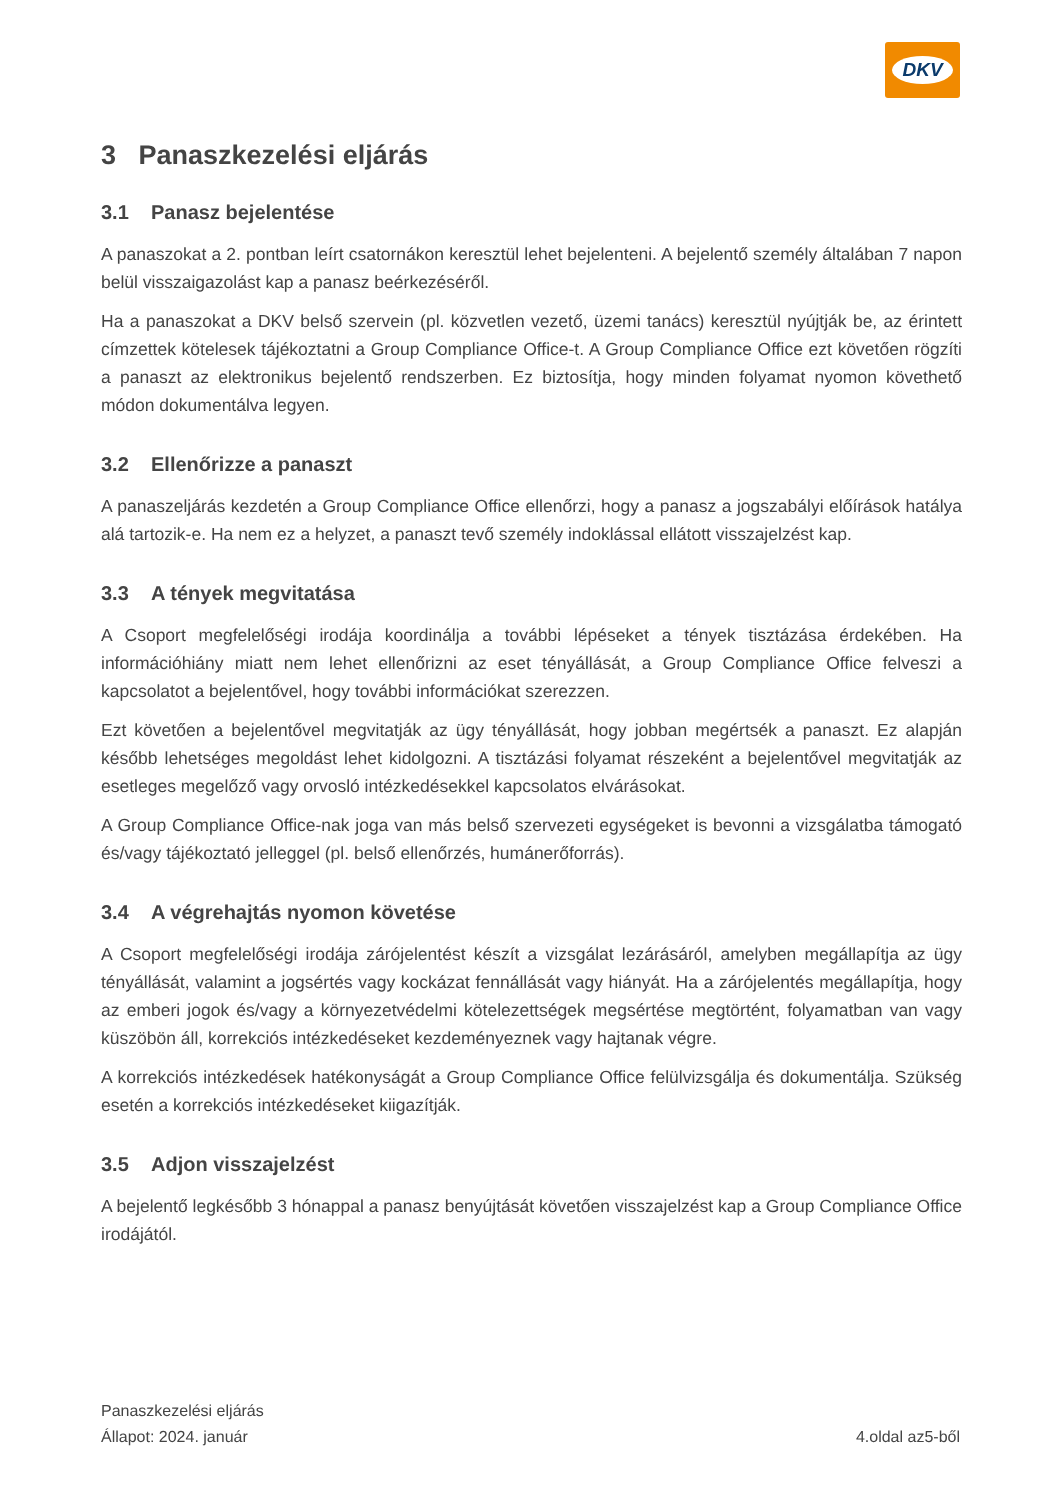DKV
3 Panaszkezelési eljárás
3.1 Panasz bejelentése
A panaszokat a 2. pontban leírt csatornákon keresztül lehet bejelenteni. A bejelentő személy általában 7 napon belül visszaigazolást kap a panasz beérkezéséről.
Ha a panaszokat a DKV belső szervein (pl. közvetlen vezető, üzemi tanács) keresztül nyújtják be, az érintett címzettek kötelesek tájékoztatni a Group Compliance Office-t. A Group Compliance Office ezt követően rögzíti a panaszt az elektronikus bejelentő rendszerben. Ez biztosítja, hogy minden folyamat nyomon követhető módon dokumentálva legyen.
3.2 Ellenőrizze a panaszt
A panaszeljárás kezdetén a Group Compliance Office ellenőrzi, hogy a panasz a jogszabályi előírások hatálya alá tartozik-e. Ha nem ez a helyzet, a panaszt tevő személy indoklással ellátott visszajelzést kap.
3.3 A tények megvitatása
A Csoport megfelelőségi irodája koordinálja a további lépéseket a tények tisztázása érdekében. Ha információhiány miatt nem lehet ellenőrizni az eset tényállását, a Group Compliance Office felveszi a kapcsolatot a bejelentővel, hogy további információkat szerezzen.
Ezt követően a bejelentővel megvitatják az ügy tényállását, hogy jobban megértsék a panaszt. Ez alapján később lehetséges megoldást lehet kidolgozni. A tisztázási folyamat részeként a bejelentővel megvitatják az esetleges megelőző vagy orvosló intézkedésekkel kapcsolatos elvárásokat.
A Group Compliance Office-nak joga van más belső szervezeti egységeket is bevonni a vizsgálatba támogató és/vagy tájékoztató jelleggel (pl. belső ellenőrzés, humánerőforrás).
3.4 A végrehajtás nyomon követése
A Csoport megfelelőségi irodája zárójelentést készít a vizsgálat lezárásáról, amelyben megállapítja az ügy tényállását, valamint a jogsértés vagy kockázat fennállását vagy hiányát. Ha a zárójelentés megállapítja, hogy az emberi jogok és/vagy a környezetvédelmi kötelezettségek megsértése megtörtént, folyamatban van vagy küszöbön áll, korrekciós intézkedéseket kezdeményeznek vagy hajtanak végre.
A korrekciós intézkedések hatékonyságát a Group Compliance Office felülvizsgálja és dokumentálja. Szükség esetén a korrekciós intézkedéseket kiigazítják.
3.5 Adjon visszajelzést
A bejelentő legkésőbb 3 hónappal a panasz benyújtását követően visszajelzést kap a Group Compliance Office irodájától.
Panaszkezelési eljárás
Állapot: 2024. január
4.oldal az5-ből